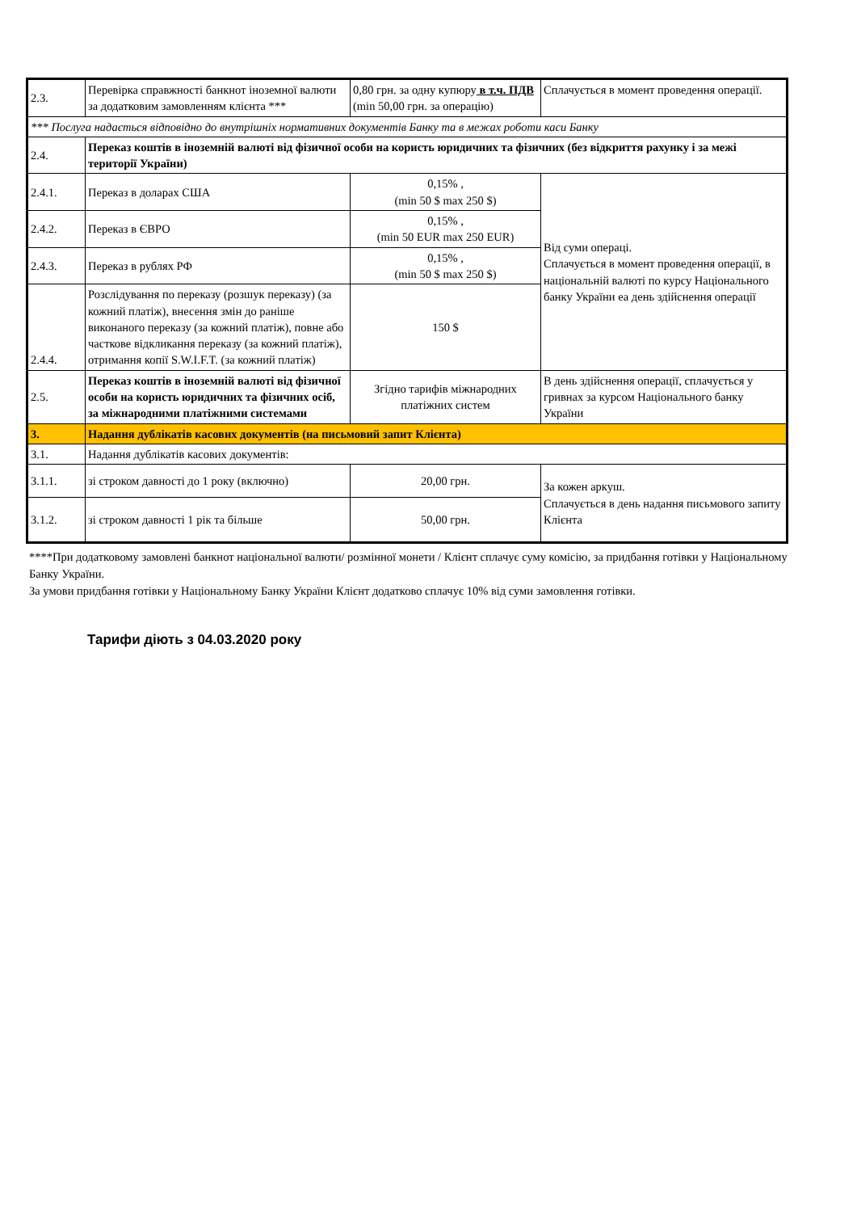| 2.3. | Перевірка справжності банкнот іноземної валюти за додатковим замовленням клієнта *** | 0,80 грн. за одну купюру в т.ч. ПДВ (min 50,00 грн. за операцію) | Сплачується в момент проведення операції. |
| *** Послуга надається відповідно до внутрішніх нормативних документів Банку та в межах роботи каси Банку | | | |
| 2.4. | Переказ коштів в іноземній валюті від фізичної особи на користь юридичних та фізичних (без відкриття рахунку і за межі території України) | | |
| 2.4.1. | Переказ в доларах США | 0,15% , (min 50 $ max 250 $) | Від суми операці. Сплачується в момент проведення операції, в національній валюті по курсу Національного банку України еа день здійснення операції |
| 2.4.2. | Переказ в ЄВРО | 0,15% , (min 50 EUR max 250 EUR) | |
| 2.4.3. | Переказ в рублях РФ | 0,15% , (min 50 $ max 250 $) | |
| 2.4.4. | Розслідування по переказу (розшук переказу) (за кожний платіж), внесення змін до раніше виконаного переказу (за кожний платіж), повне або часткове відкликання переказу (за кожний платіж), отримання копії S.W.I.F.T. (за кожний платіж) | 150 $ | |
| 2.5. | Переказ коштів в іноземній валюті від фізичної особи на користь юридичних та фізичних осіб, за міжнародними платіжними системами | Згідно тарифів міжнародних платіжних систем | В день здійснення операції, сплачується у гривнах за курсом Національного банку України |
| 3. | Надання дублікатів касових документів (на письмовий запит Клієнта) | | |
| 3.1. | Надання дублікатів касових документів: | | |
| 3.1.1. | зі строком давності до 1 року (включно) | 20,00 грн. | За кожен аркуш. Сплачується в день надання письмового запиту Клієнта |
| 3.1.2. | зі строком давності 1 рік та більше | 50,00 грн. | |
****При додатковому замовлені банкнот національної валюти/ розмінної монети / Клієнт сплачує суму комісію, за придбання готівки у Національному Банку України.
За умови придбання готівки у Національному Банку України Клієнт додатково сплачує 10% від суми замовлення готівки.
Тарифи діють з 04.03.2020 року